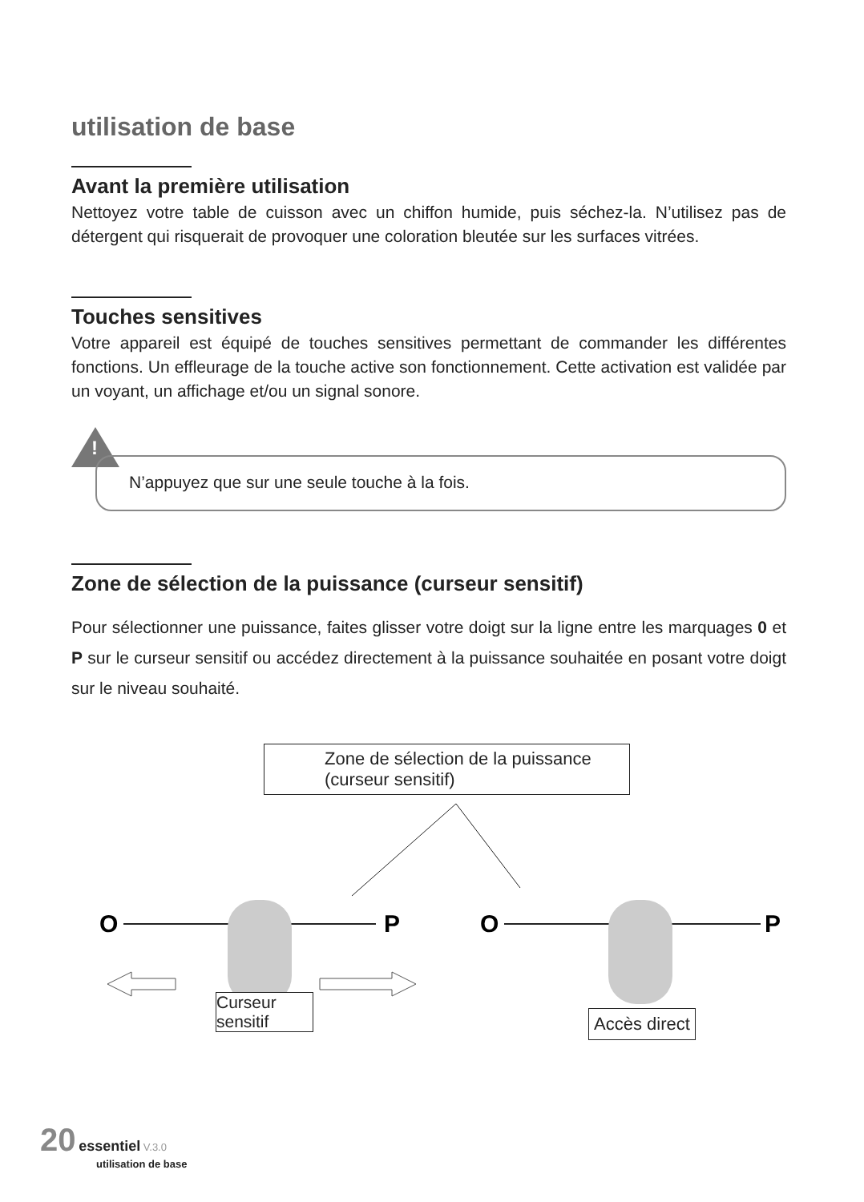utilisation de base
Avant la première utilisation
Nettoyez votre table de cuisson avec un chiffon humide, puis séchez-la. N’utilisez pas de détergent qui risquerait de provoquer une coloration bleutée sur les surfaces vitrées.
Touches sensitives
Votre appareil est équipé de touches sensitives permettant de commander les différentes fonctions. Un effleurage de la touche active son fonctionnement. Cette activation est validée par un voyant, un affichage et/ou un signal sonore.
!
N’appuyez que sur une seule touche à la fois.
Zone de sélection de la puissance (curseur sensitif)
Pour sélectionner une puissance, faites glisser votre doigt sur la ligne entre les marquages 0 et P sur le curseur sensitif ou accédez directement à la puissance souhaitée en posant votre doigt sur le niveau souhaité.
Zone de sélection de la puissance (curseur sensitif)
O
P
O
P
Curseur sensitif
Accès direct
20 essentiel V.3.0
utilisation de base